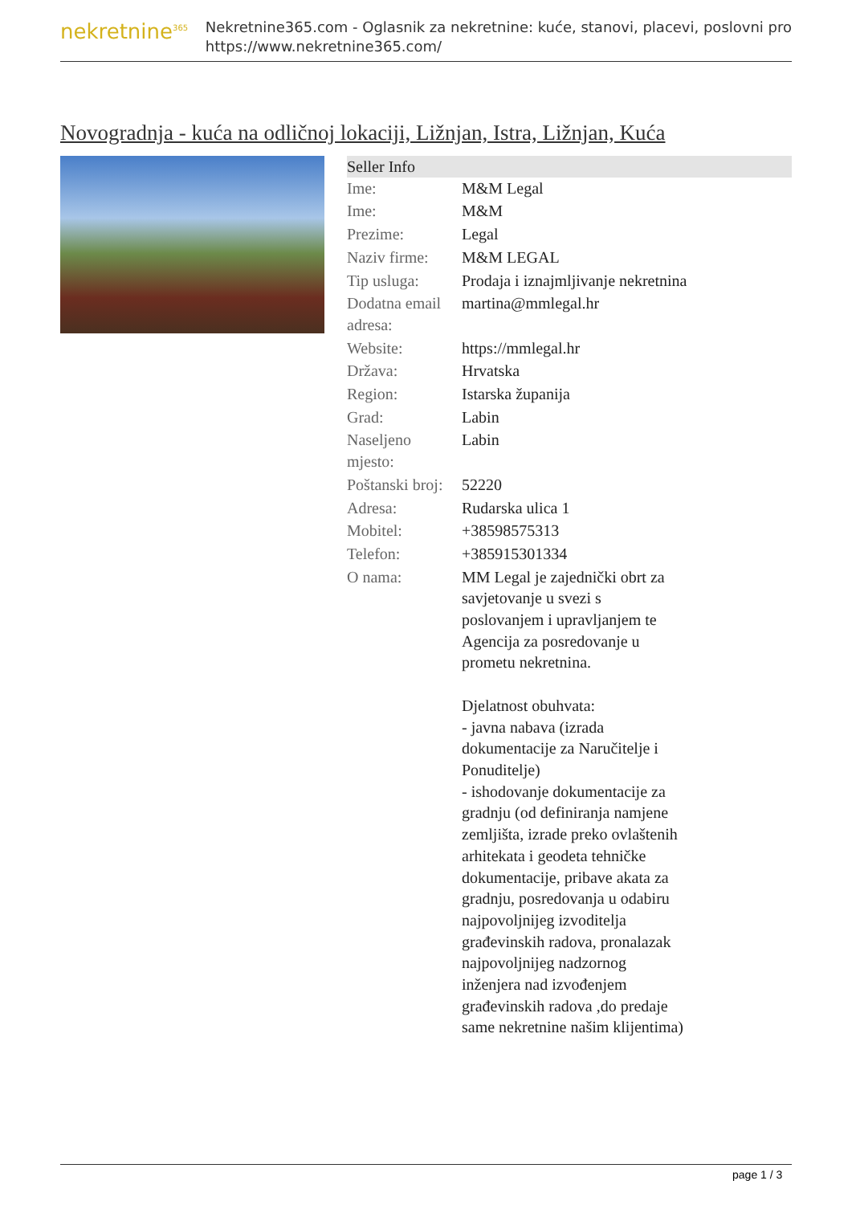nekretnine<sup>365</sup>
Nekretnine365.com - Oglasnik za nekretnine: kuće, stanovi, placevi, poslovni pro
https://www.nekretnine365.com/
Novogradnja - kuća na odličnoj lokaciji, Ližnjan, Istra, Ližnjan, Kuća
| Seller Info | |
| --- | --- |
| Ime: | M&M Legal |
| Ime: | M&M |
| Prezime: | Legal |
| Naziv firme: | M&M LEGAL |
| Tip usluga: | Prodaja i iznajmljivanje nekretnina |
| Dodatna email adresa: | martina@mmlegal.hr |
| Website: | https://mmlegal.hr |
| Država: | Hrvatska |
| Region: | Istarska županija |
| Grad: | Labin |
| Naseljeno mjesto: | Labin |
| Poštanski broj: | 52220 |
| Adresa: | Rudarska ulica 1 |
| Mobitel: | +38598575313 |
| Telefon: | +385915301334 |
| O nama: | MM Legal je zajednički obrt za savjetovanje u svezi s poslovanjem i upravljanjem te Agencija za posredovanje u prometu nekretnina. Djelatnost obuhvata: - javna nabava (izrada dokumentacije za Naručitelje i Ponuditelje) - ishodovanje dokumentacije za gradnju (od definiranja namjene zemljišta, izrade preko ovlaštenih arhitekata i geodeta tehničke dokumentacije, pribave akata za gradnju, posredovanja u odabiru najpovoljnijeg izvoditelja građevinskih radova, pronalazak najpovoljnijeg nadzornog inženjera nad izvođenjem građevinskih radova ,do predaje same nekretnine našim klijentima) |
page 1 / 3